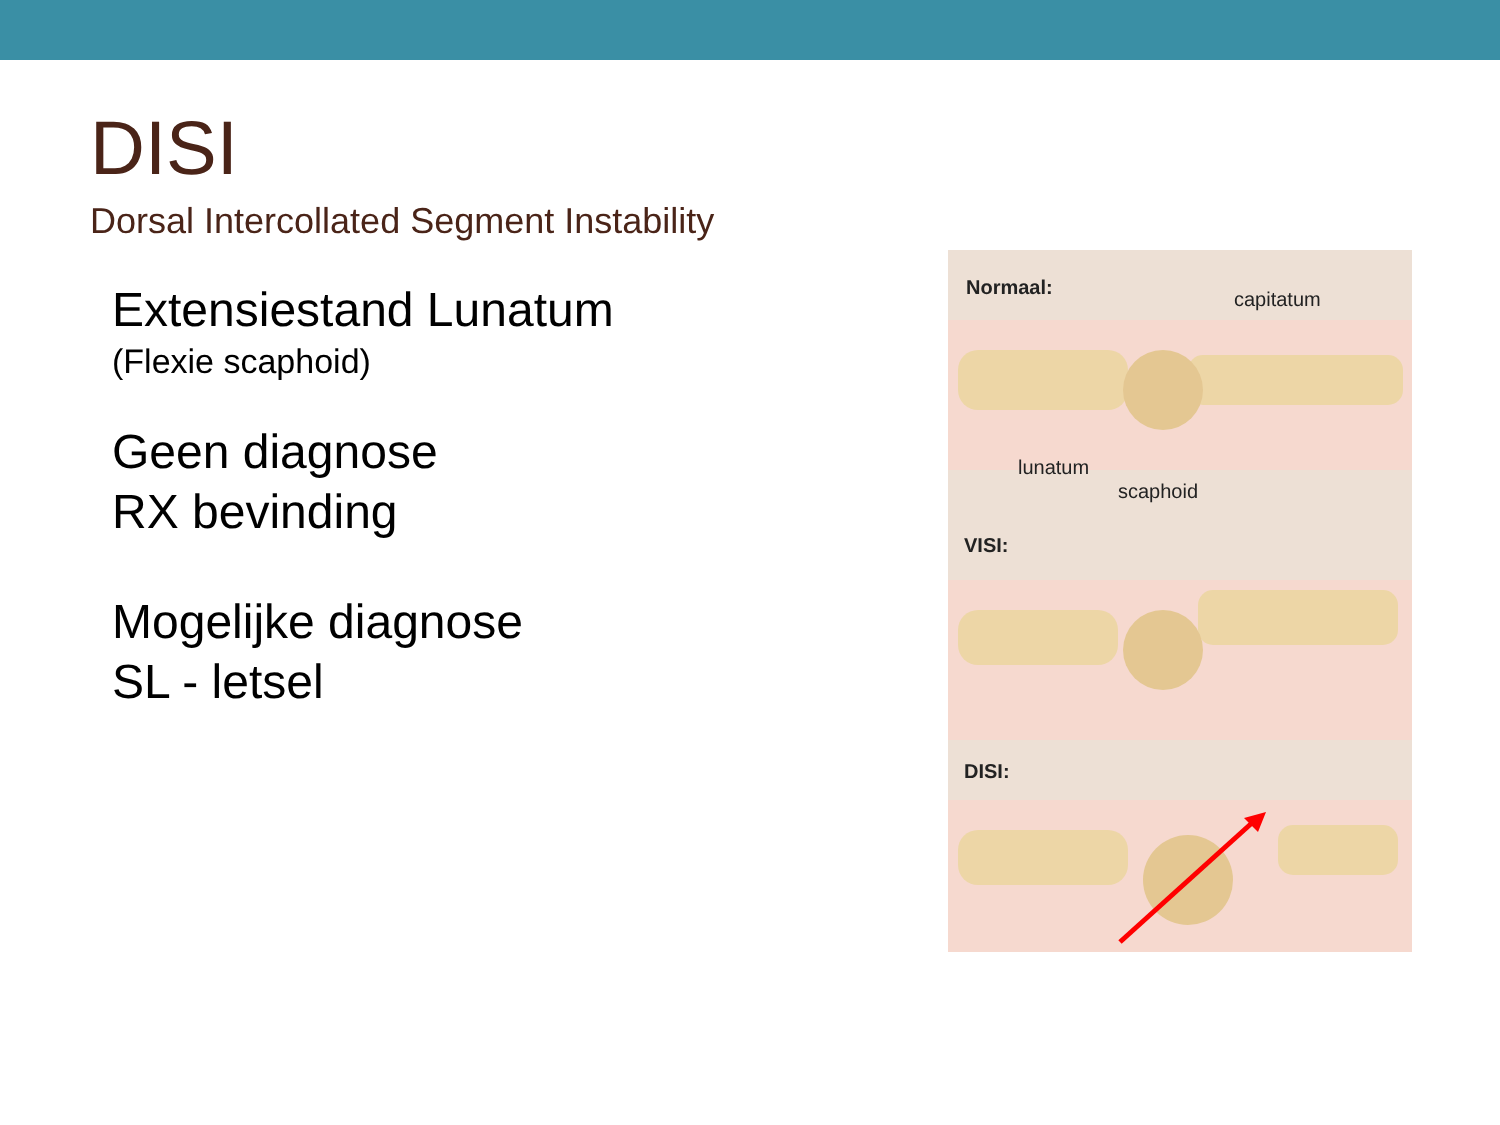DISI
Dorsal Intercollated Segment Instability
Extensiestand Lunatum
(Flexie scaphoid)
Geen diagnose
RX bevinding
Mogelijke diagnose
SL - letsel
Normaal:
capitatum
lunatum
scaphoid
VISI:
DISI: